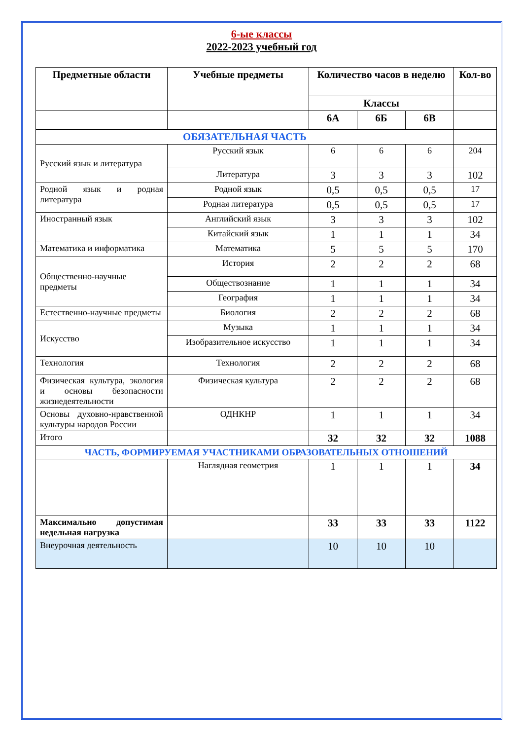6-ые классы
2022-2023 учебный год
| Предметные области | Учебные предметы | Количество часов в неделю | | | Кол-во |
| --- | --- | --- | --- | --- | --- |
| | | Классы | | | |
| | | 6А | 6Б | 6В | |
| ОБЯЗАТЕЛЬНАЯ ЧАСТЬ | | | | | |
| Русский язык и литература | Русский язык | 6 | 6 | 6 | 204 |
| | Литература | 3 | 3 | 3 | 102 |
| Родной язык и родная литература | Родной язык | 0,5 | 0,5 | 0,5 | 17 |
| | Родная литература | 0,5 | 0,5 | 0,5 | 17 |
| Иностранный язык | Английский язык | 3 | 3 | 3 | 102 |
| | Китайский язык | 1 | 1 | 1 | 34 |
| Математика и информатика | Математика | 5 | 5 | 5 | 170 |
| Общественно-научные предметы | История | 2 | 2 | 2 | 68 |
| | Обществознание | 1 | 1 | 1 | 34 |
| | География | 1 | 1 | 1 | 34 |
| Естественно-научные предметы | Биология | 2 | 2 | 2 | 68 |
| Искусство | Музыка | 1 | 1 | 1 | 34 |
| | Изобразительное искусство | 1 | 1 | 1 | 34 |
| Технология | Технология | 2 | 2 | 2 | 68 |
| Физическая культура, экология и основы безопасности жизнедеятельности | Физическая культура | 2 | 2 | 2 | 68 |
| Основы духовно-нравственной культуры народов России | ОДНКНР | 1 | 1 | 1 | 34 |
| Итого | | 32 | 32 | 32 | 1088 |
| ЧАСТЬ, ФОРМИРУЕМАЯ УЧАСТНИКАМИ ОБРАЗОВАТЕЛЬНЫХ ОТНОШЕНИЙ | | | | | |
| | Наглядная геометрия | 1 | 1 | 1 | 34 |
| Максимально допустимая недельная нагрузка | | 33 | 33 | 33 | 1122 |
| Внеурочная деятельность | | 10 | 10 | 10 | |